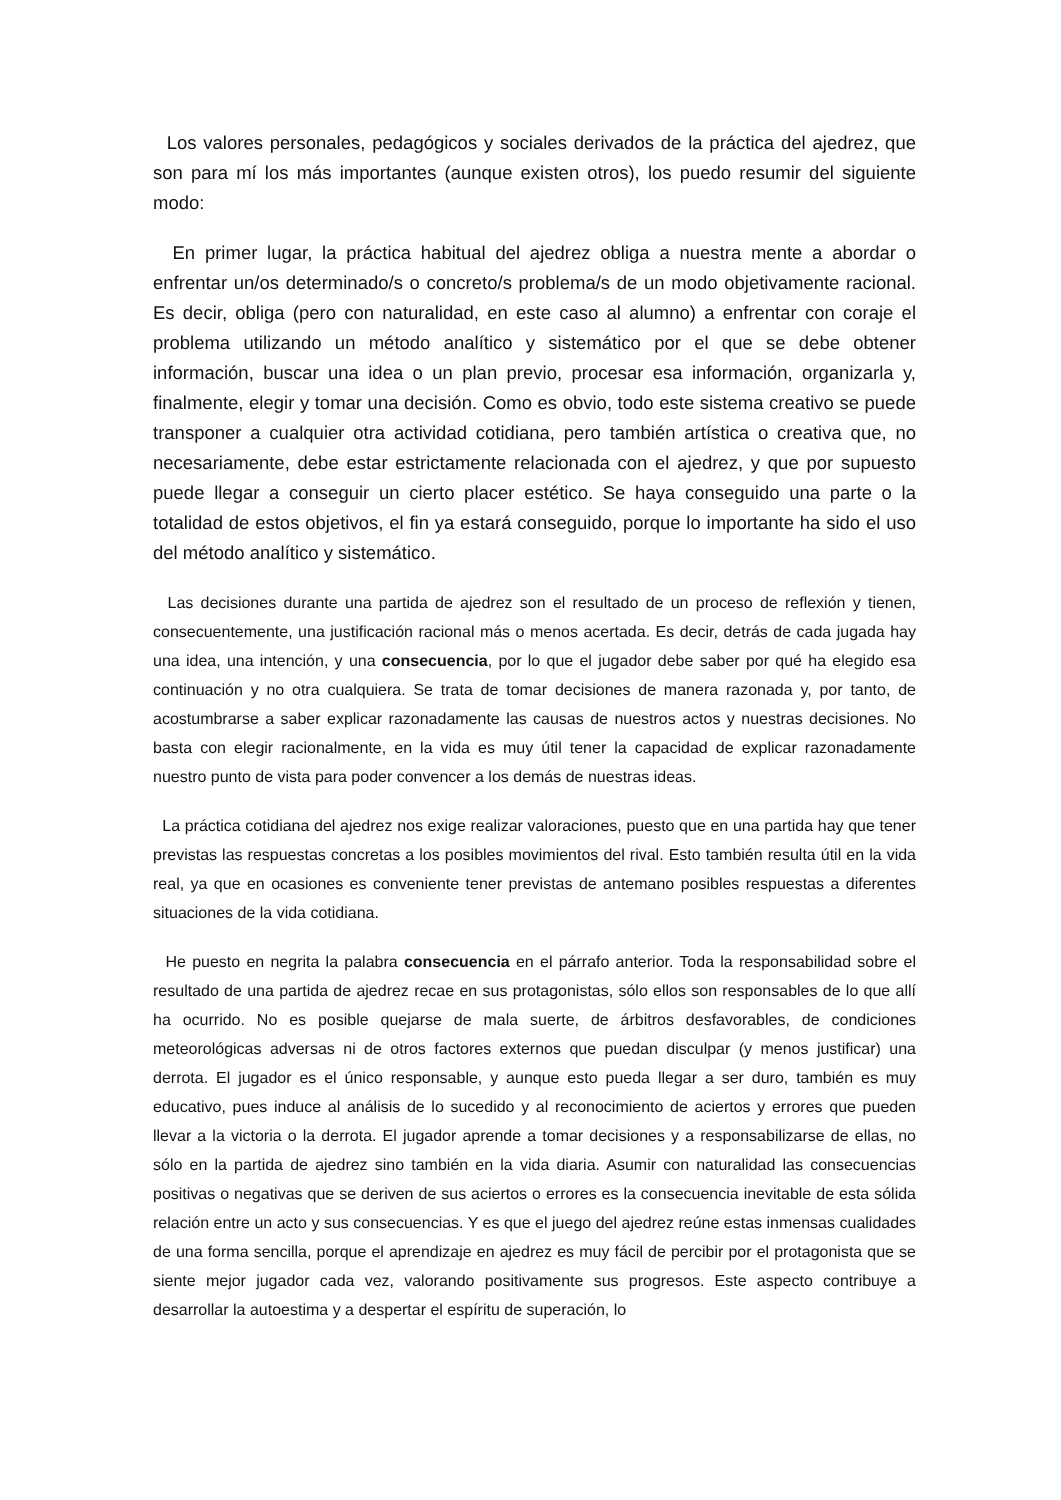Los valores personales, pedagógicos y sociales derivados de la práctica del ajedrez, que son para mí los más importantes (aunque existen otros), los puedo resumir del siguiente modo:
En primer lugar, la práctica habitual del ajedrez obliga a nuestra mente a abordar o enfrentar un/os determinado/s o concreto/s problema/s de un modo objetivamente racional. Es decir, obliga (pero con naturalidad, en este caso al alumno) a enfrentar con coraje el problema utilizando un método analítico y sistemático por el que se debe obtener información, buscar una idea o un plan previo, procesar esa información, organizarla y, finalmente, elegir y tomar una decisión. Como es obvio, todo este sistema creativo se puede transponer a cualquier otra actividad cotidiana, pero también artística o creativa que, no necesariamente, debe estar estrictamente relacionada con el ajedrez, y que por supuesto puede llegar a conseguir un cierto placer estético. Se haya conseguido una parte o la totalidad de estos objetivos, el fin ya estará conseguido, porque lo importante ha sido el uso del método analítico y sistemático.
Las decisiones durante una partida de ajedrez son el resultado de un proceso de reflexión y tienen, consecuentemente, una justificación racional más o menos acertada. Es decir, detrás de cada jugada hay una idea, una intención, y una consecuencia, por lo que el jugador debe saber por qué ha elegido esa continuación y no otra cualquiera. Se trata de tomar decisiones de manera razonada y, por tanto, de acostumbrarse a saber explicar razonadamente las causas de nuestros actos y nuestras decisiones. No basta con elegir racionalmente, en la vida es muy útil tener la capacidad de explicar razonadamente nuestro punto de vista para poder convencer a los demás de nuestras ideas.
La práctica cotidiana del ajedrez nos exige realizar valoraciones, puesto que en una partida hay que tener previstas las respuestas concretas a los posibles movimientos del rival. Esto también resulta útil en la vida real, ya que en ocasiones es conveniente tener previstas de antemano posibles respuestas a diferentes situaciones de la vida cotidiana.
He puesto en negrita la palabra consecuencia en el párrafo anterior. Toda la responsabilidad sobre el resultado de una partida de ajedrez recae en sus protagonistas, sólo ellos son responsables de lo que allí ha ocurrido. No es posible quejarse de mala suerte, de árbitros desfavorables, de condiciones meteorológicas adversas ni de otros factores externos que puedan disculpar (y menos justificar) una derrota. El jugador es el único responsable, y aunque esto pueda llegar a ser duro, también es muy educativo, pues induce al análisis de lo sucedido y al reconocimiento de aciertos y errores que pueden llevar a la victoria o la derrota. El jugador aprende a tomar decisiones y a responsabilizarse de ellas, no sólo en la partida de ajedrez sino también en la vida diaria. Asumir con naturalidad las consecuencias positivas o negativas que se deriven de sus aciertos o errores es la consecuencia inevitable de esta sólida relación entre un acto y sus consecuencias. Y es que el juego del ajedrez reúne estas inmensas cualidades de una forma sencilla, porque el aprendizaje en ajedrez es muy fácil de percibir por el protagonista que se siente mejor jugador cada vez, valorando positivamente sus progresos. Este aspecto contribuye a desarrollar la autoestima y a despertar el espíritu de superación, lo